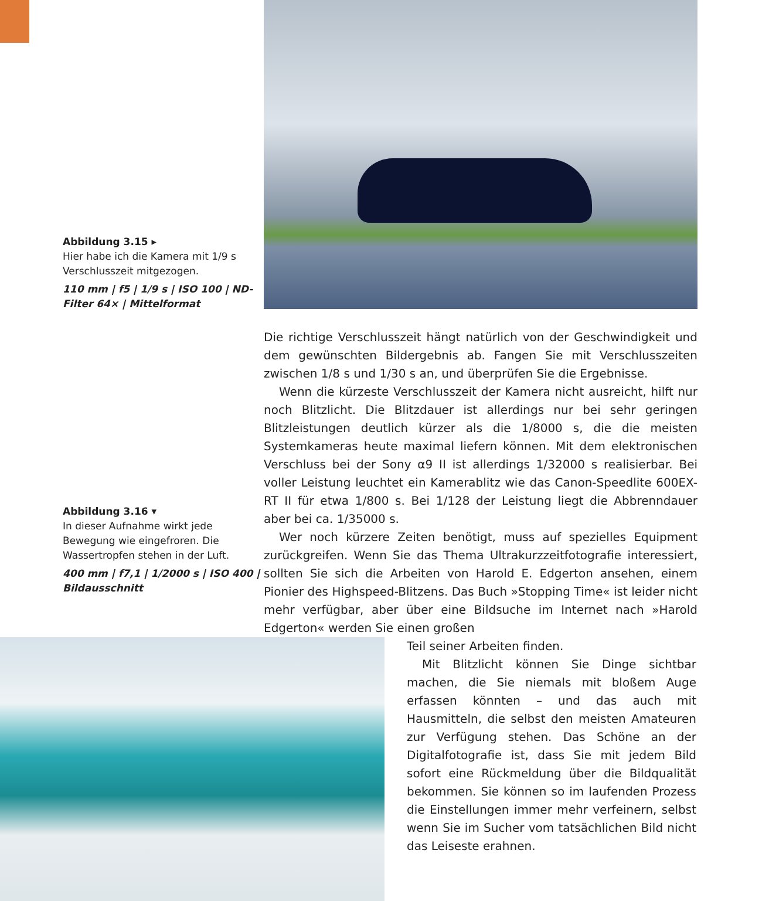Abbildung 3.15 ▸
Hier habe ich die Kamera mit 1/9 s Verschlusszeit mitgezogen.
110 mm | f5 | 1/9 s | ISO 100 | ND-Filter 64× | Mittelformat
Abbildung 3.16 ▾
In dieser Aufnahme wirkt jede Bewegung wie eingefroren. Die Wassertropfen stehen in der Luft.
400 mm | f7,1 | 1/2000 s | ISO 400 | Bildausschnitt
Die richtige Verschlusszeit hängt natürlich von der Geschwindigkeit und dem gewünschten Bildergebnis ab. Fangen Sie mit Verschlusszeiten zwischen 1/8 s und 1/30 s an, und überprüfen Sie die Ergebnisse.
Wenn die kürzeste Verschlusszeit der Kamera nicht ausreicht, hilft nur noch Blitzlicht. Die Blitzdauer ist allerdings nur bei sehr geringen Blitzleistungen deutlich kürzer als die 1/8000 s, die die meisten Systemkameras heute maximal liefern können. Mit dem elektronischen Verschluss bei der Sony α9 II ist allerdings 1/32000 s realisierbar. Bei voller Leistung leuchtet ein Kamerablitz wie das Canon-Speedlite 600EX-RT II für etwa 1/800 s. Bei 1/128 der Leistung liegt die Abbrenndauer aber bei ca. 1/35000 s.
Wer noch kürzere Zeiten benötigt, muss auf spezielles Equipment zurückgreifen. Wenn Sie das Thema Ultrakurzzeitfotografie interessiert, sollten Sie sich die Arbeiten von Harold E. Edgerton ansehen, einem Pionier des Highspeed-Blitzens. Das Buch »Stopping Time« ist leider nicht mehr verfügbar, aber über eine Bildsuche im Internet nach »Harold Edgerton« werden Sie einen großen
Teil seiner Arbeiten finden.
Mit Blitzlicht können Sie Dinge sichtbar machen, die Sie niemals mit bloßem Auge erfassen könnten – und das auch mit Hausmitteln, die selbst den meisten Amateuren zur Verfügung stehen. Das Schöne an der Digitalfotografie ist, dass Sie mit jedem Bild sofort eine Rückmeldung über die Bildqualität bekommen. Sie können so im laufenden Prozess die Einstellungen immer mehr verfeinern, selbst wenn Sie im Sucher vom tatsächlichen Bild nicht das Leiseste erahnen.